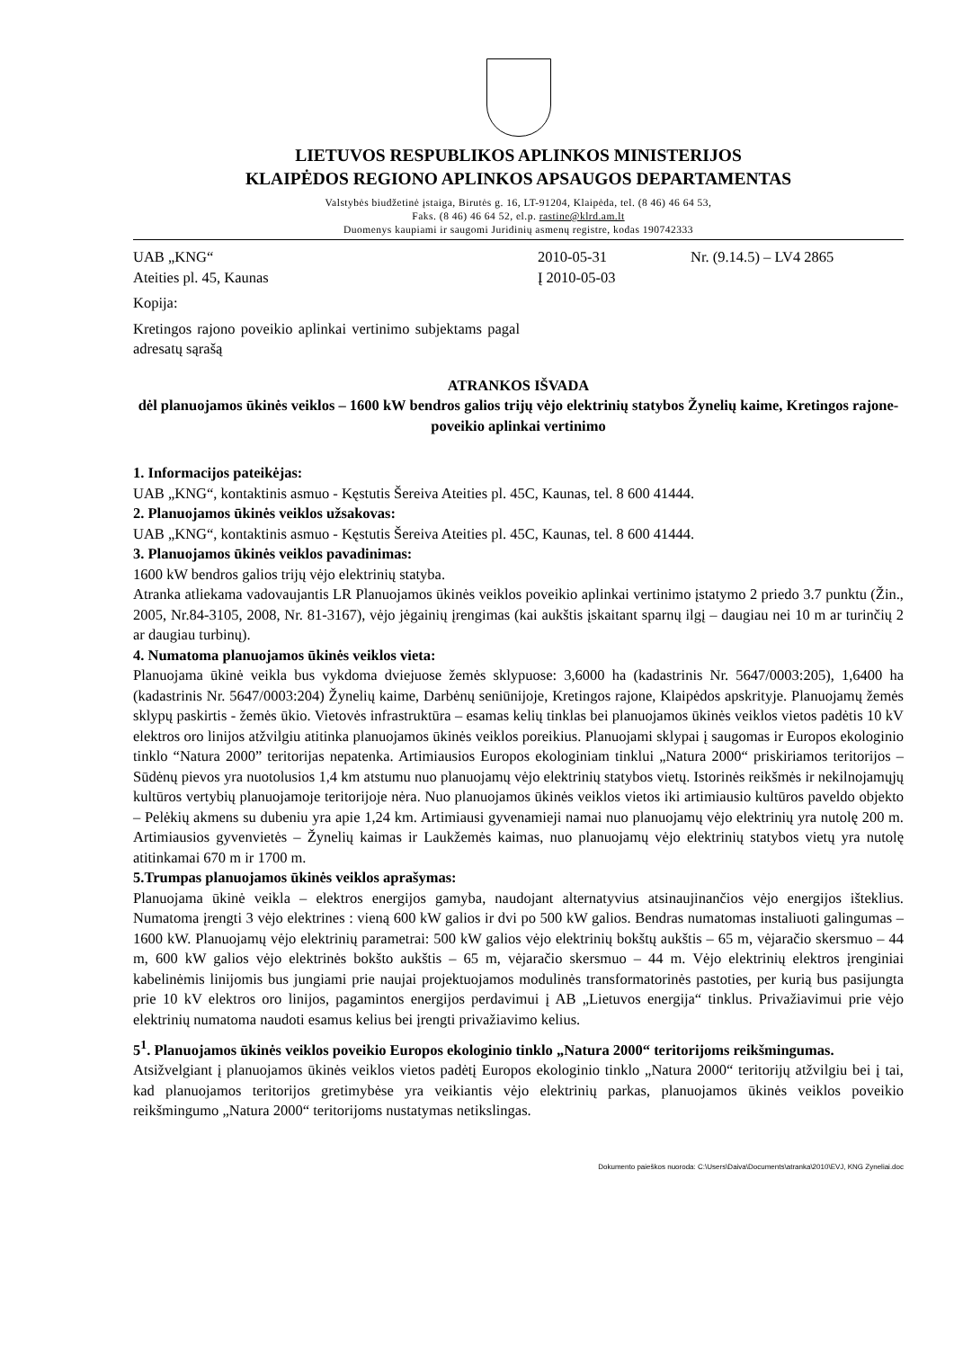LIETUVOS RESPUBLIKOS APLINKOS MINISTERIJOS
KLAIPĖDOS REGIONO APLINKOS APSAUGOS DEPARTAMENTAS
Valstybės biudžetinė įstaiga, Birutės g. 16, LT-91204, Klaipėda, tel. (8 46) 46 64 53,
Faks. (8 46) 46 64 52, el.p. rastine@klrd.am.lt
Duomenys kaupiami ir saugomi Juridinių asmenų registre, kodas 190742333
UAB „KNG“
Ateities pl. 45, Kaunas
Kopija:
Kretingos rajono poveikio aplinkai vertinimo subjektams pagal adresatų sąrašą
2010-05-31
Į 2010-05-03
Nr. (9.14.5) – LV4 2865
ATRANKOS IŠVADA
dėl planuojamos ūkinės veiklos – 1600 kW bendros galios trijų vėjo elektrinių statybos Žynelių kaime, Kretingos rajone- poveikio aplinkai vertinimo
1. Informacijos pateikėjas:
UAB „KNG“, kontaktinis asmuo - Kęstutis Šereiva Ateities pl. 45C, Kaunas, tel. 8 600 41444.
2. Planuojamos ūkinės veiklos užsakovas:
UAB „KNG“, kontaktinis asmuo - Kęstutis Šereiva Ateities pl. 45C, Kaunas, tel. 8 600 41444.
3. Planuojamos ūkinės veiklos pavadinimas:
1600 kW bendros galios trijų vėjo elektrinių statyba.
Atranka atliekama vadovaujantis LR Planuojamos ūkinės veiklos poveikio aplinkai vertinimo įstatymo 2 priedo 3.7 punktu (Žin., 2005, Nr.84-3105, 2008, Nr. 81-3167), vėjo jėgainių įrengimas (kai aukštis įskaitant sparnų ilgį – daugiau nei 10 m ar turinčių 2 ar daugiau turbinų).
4. Numatoma planuojamos ūkinės veiklos vieta:
Planuojama ūkinė veikla bus vykdoma dviejuose žemės sklypuose: 3,6000 ha (kadastrinis Nr. 5647/0003:205), 1,6400 ha (kadastrinis Nr. 5647/0003:204) Žynelių kaime, Darbėnų seniūnijoje, Kretingos rajone, Klaipėdos apskrityje. Planuojamų žemės sklypų paskirtis - žemės ūkio. Vietovės infrastruktūra – esamas kelių tinklas bei planuojamos ūkinės veiklos vietos padėtis 10 kV elektros oro linijos atžvilgiu atitinka planuojamos ūkinės veiklos poreikius. Planuojami sklypai į saugomas ir Europos ekologinio tinklo “Natura 2000” teritorijas nepatenka. Artimiausios Europos ekologiniam tinklui „Natura 2000“ priskiriamos teritorijos – Sūdėnų pievos yra nuotolusios 1,4 km atstumu nuo planuojamų vėjo elektrinių statybos vietų. Istorinės reikšmės ir nekilnojamųjų kultūros vertybių planuojamoje teritorijoje nėra. Nuo planuojamos ūkinės veiklos vietos iki artimiausio kultūros paveldo objekto – Pelėkių akmens su dubeniu yra apie 1,24 km. Artimiausi gyvenamieji namai nuo planuojamų vėjo elektrinių yra nutolę 200 m. Artimiausios gyvenvietės – Žynelių kaimas ir Laukžemės kaimas, nuo planuojamų vėjo elektrinių statybos vietų yra nutolę atitinkamai 670 m ir 1700 m.
5.Trumpas planuojamos ūkinės veiklos aprašymas:
Planuojama ūkinė veikla – elektros energijos gamyba, naudojant alternatyvius atsinaujinančios vėjo energijos išteklius. Numatoma įrengti 3 vėjo elektrines : vieną 600 kW galios ir dvi po 500 kW galios. Bendras numatomas instaliuoti galingumas – 1600 kW. Planuojamų vėjo elektrinių parametrai: 500 kW galios vėjo elektrinių bokštų aukštis – 65 m, vėjaračio skersmuo – 44 m, 600 kW galios vėjo elektrinės bokšto aukštis – 65 m, vėjaračio skersmuo – 44 m. Vėjo elektrinių elektros įrenginiai kabelinėmis linijomis bus jungiami prie naujai projektuojamos modulinės transformatorinės pastoties, per kurią bus pasijungta prie 10 kV elektros oro linijos, pagamintos energijos perdavimui į AB „Lietuvos energija“ tinklus. Privažiavimui prie vėjo elektrinių numatoma naudoti esamus kelius bei įrengti privažiavimo kelius.
5<sup>1</sup>. Planuojamos ūkinės veiklos poveikio Europos ekologinio tinklo „Natura 2000“ teritorijoms reikšmingumas.
Atsižvelgiant į planuojamos ūkinės veiklos vietos padėtį Europos ekologinio tinklo „Natura 2000“ teritorijų atžvilgiu bei į tai, kad planuojamos teritorijos gretimybėse yra veikiantis vėjo elektrinių parkas, planuojamos ūkinės veiklos poveikio reikšmingumo „Natura 2000“ teritorijoms nustatymas netikslingas.
Dokumento paieškos nuoroda: C:\Users\Daiva\Documents\atranka\2010\EVJ, KNG Zyneliai.doc